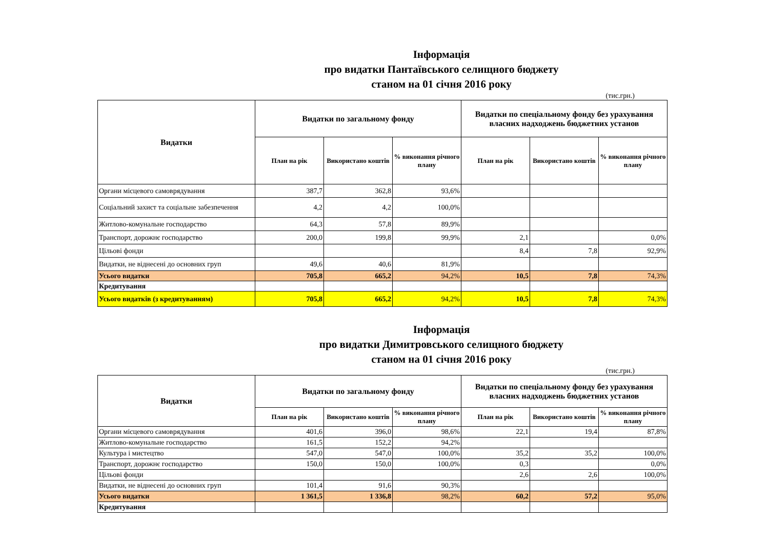Інформація
про видатки Пантаївського селищного бюджету
станом на 01 січня 2016 року
(тис.грн.)
| Видатки | Видатки по загальному фонду | | | Видатки по спеціальному фонду без урахування власних надходжень бюджетних установ | | |
| --- | --- | --- | --- | --- | --- | --- |
| | План на рік | Використано коштів | % виконання річного плану | План на рік | Використано коштів | % виконання річного плану |
| Органи місцевого самоврядування | 387,7 | 362,8 | 93,6% | | | |
| Соціальний захист та соціальне забезпечення | 4,2 | 4,2 | 100,0% | | | |
| Житлово-комунальне господарство | 64,3 | 57,8 | 89,9% | | | |
| Транспорт, дорожнє господарство | 200,0 | 199,8 | 99,9% | 2,1 | | 0,0% |
| Цільові фонди | | | | 8,4 | 7,8 | 92,9% |
| Видатки, не віднесені до основних груп | 49,6 | 40,6 | 81,9% | | | |
| Усього видатки | 705,8 | 665,2 | 94,2% | 10,5 | 7,8 | 74,3% |
| Кредитування | | | | | | |
| Усього видатків (з кредитуванням) | 705,8 | 665,2 | 94,2% | 10,5 | 7,8 | 74,3% |
Інформація
про видатки Димитровського селищного бюджету
станом на 01 січня 2016 року
(тис.грн.)
| Видатки | Видатки по загальному фонду | | | Видатки по спеціальному фонду без урахування власних надходжень бюджетних установ | | |
| --- | --- | --- | --- | --- | --- | --- |
| | План на рік | Використано коштів | % виконання річного плану | План на рік | Використано коштів | % виконання річного плану |
| Органи місцевого самоврядування | 401,6 | 396,0 | 98,6% | 22,1 | 19,4 | 87,8% |
| Житлово-комунальне господарство | 161,5 | 152,2 | 94,2% | | | |
| Культура і мистецтво | 547,0 | 547,0 | 100,0% | 35,2 | 35,2 | 100,0% |
| Транспорт, дорожнє господарство | 150,0 | 150,0 | 100,0% | 0,3 | | 0,0% |
| Цільові фонди | | | | 2,6 | 2,6 | 100,0% |
| Видатки, не віднесені до основних груп | 101,4 | 91,6 | 90,3% | | | |
| Усього видатки | 1 361,5 | 1 336,8 | 98,2% | 60,2 | 57,2 | 95,0% |
| Кредитування | | | | | | |